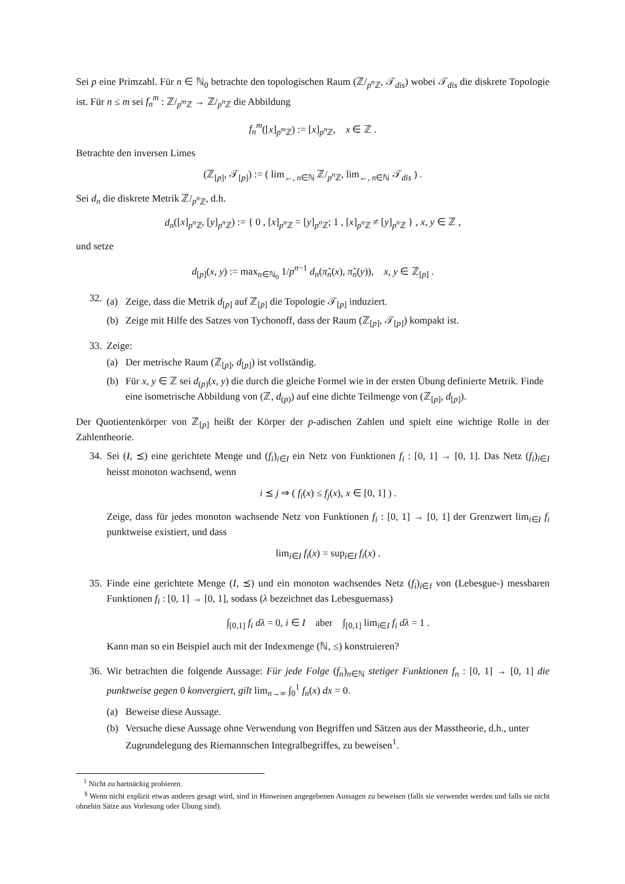Sei p eine Primzahl. Für n ∈ ℕ<sub>0</sub> betrachte den topologischen Raum (ℤ/<sub>p<sup>n</sup> ℤ</sub>, 𝒯<sub>dis</sub>) wobei 𝒯<sub>dis</sub> die diskrete Topologie ist. Für n ≤ m sei f<sub>n</sub><sup>m</sup> : ℤ/<sub>p<sup>m</sup> ℤ</sub> → ℤ/<sub>p<sup>n</sup> ℤ</sub> die Abbildung
f<sub>n</sub><sup>m</sup>([x]<sub>p<sup>m</sup> ℤ</sub>) := [x]<sub>p<sup>n</sup> ℤ</sub>, x ∈ ℤ .
Betrachte den inversen Limes
(ℤ<sub>[p]</sub>, 𝒯<sub>[p]</sub>) := ( lim<sub>←, n∈ℕ</sub> ℤ/<sub>p<sup>n</sup> ℤ</sub>, lim<sub>←, n∈ℕ</sub> 𝒯<sub>dis</sub> ) .
Sei d<sub>n</sub> die diskrete Metrik ℤ/<sub>p<sup>n</sup> ℤ</sub>, d.h.
d<sub>n</sub>([x]<sub>p<sup>n</sup> ℤ</sub>, [y]<sub>p<sup>n</sup> ℤ</sub>) := { 0 , [x]<sub>p<sup>n</sup> ℤ</sub> = [y]<sub>p<sup>n</sup> ℤ</sub>; 1 , [x]<sub>p<sup>n</sup> ℤ</sub> ≠ [y]<sub>p<sup>n</sup> ℤ</sub> } , x, y ∈ ℤ ,
und setze
d<sub>[p]</sub>(x, y) := max<sub>n∈ℕ<sub>0</sub></sub> 1/p<sup>n−1</sup> d<sub>n</sub>(π̃<sub>n</sub>(x), π̃<sub>n</sub>(y)), x, y ∈ ℤ<sub>[p]</sub> .
32.
(a) Zeige, dass die Metrik d<sub>[p]</sub> auf ℤ<sub>[p]</sub> die Topologie 𝒯<sub>[p]</sub> induziert.
(b) Zeige mit Hilfe des Satzes von Tychonoff, dass der Raum (ℤ<sub>[p]</sub>, 𝒯<sub>[p]</sub>) kompakt ist.
33. Zeige:
(a) Der metrische Raum (ℤ<sub>[p]</sub>, d<sub>[p]</sub>) ist vollständig.
(b) Für x, y ∈ ℤ sei d<sub>(p)</sub>(x, y) die durch die gleiche Formel wie in der ersten Übung definierte Metrik. Finde eine isometrische Abbildung von (ℤ, d<sub>(p)</sub>) auf eine dichte Teilmenge von (ℤ<sub>[p]</sub>, d<sub>[p]</sub>).
Der Quotientenkörper von ℤ<sub>[p]</sub> heißt der Körper der p-adischen Zahlen und spielt eine wichtige Rolle in der Zahlentheorie.
34. Sei (I, ⪯) eine gerichtete Menge und (f<sub>i</sub>)<sub>i∈I</sub> ein Netz von Funktionen f<sub>i</sub> : [0, 1] → [0, 1]. Das Netz (f<sub>i</sub>)<sub>i∈I</sub> heisst monoton wachsend, wenn
i ⪯ j ⇒ ( f<sub>i</sub>(x) ≤ f<sub>j</sub>(x), x ∈ [0, 1] ) .
Zeige, dass für jedes monoton wachsende Netz von Funktionen f<sub>i</sub> : [0, 1] → [0, 1] der Grenzwert lim<sub>i∈I</sub> f<sub>i</sub> punktweise existiert, und dass
lim<sub>i∈I</sub> f<sub>i</sub>(x) = sup<sub>i∈I</sub> f<sub>i</sub>(x) .
35. Finde eine gerichtete Menge (I, ⪯) und ein monoton wachsendes Netz (f<sub>i</sub>)<sub>i∈I</sub> von (Lebesgue-) messbaren Funktionen f<sub>i</sub> : [0, 1] → [0, 1], sodass (λ bezeichnet das Lebesguemass)
∫<sub>[0,1]</sub> f<sub>i</sub> dλ = 0, i ∈ I aber ∫<sub>[0,1]</sub> lim<sub>i∈I</sub> f<sub>i</sub> dλ = 1 .
Kann man so ein Beispiel auch mit der Indexmenge (ℕ, ≤) konstruieren?
36. Wir betrachten die folgende Aussage: Für jede Folge (f<sub>n</sub>)<sub>n∈ℕ</sub> stetiger Funktionen f<sub>n</sub> : [0, 1] → [0, 1] die punktweise gegen 0 konvergiert, gilt lim<sub>n→∞</sub> ∫<sub>0</sub><sup>1</sup> f<sub>n</sub>(x) dx = 0.
(a) Beweise diese Aussage.
(b) Versuche diese Aussage ohne Verwendung von Begriffen und Sätzen aus der Masstheorie, d.h., unter Zugrundelegung des Riemannschen Integralbegriffes, zu beweisen<sup>1</sup>.
<sup>1</sup> Nicht zu hartnäckig probieren.
<sup>§</sup> Wenn nicht explizit etwas anderes gesagt wird, sind in Hinweisen angegebenen Aussagen zu beweisen (falls sie verwendet werden und falls sie nicht ohnehin Sätze aus Vorlesung oder Übung sind).